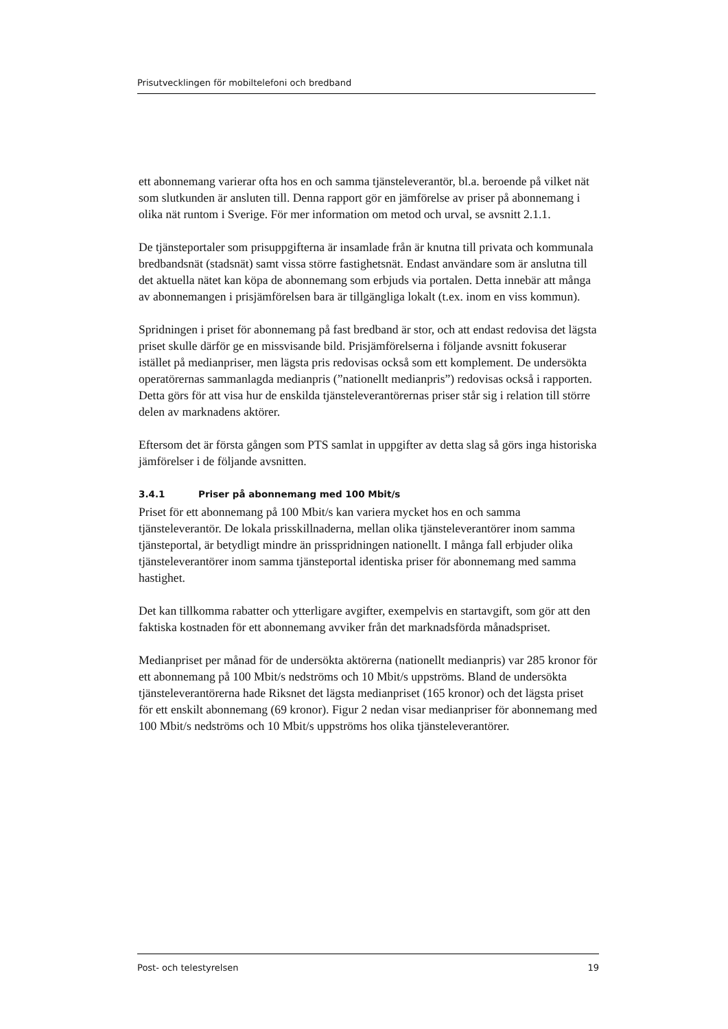Prisutvecklingen för mobiltelefoni och bredband
ett abonnemang varierar ofta hos en och samma tjänsteleverantör, bl.a. beroende på vilket nät som slutkunden är ansluten till. Denna rapport gör en jämförelse av priser på abonnemang i olika nät runtom i Sverige. För mer information om metod och urval, se avsnitt 2.1.1.
De tjänsteportaler som prisuppgifterna är insamlade från är knutna till privata och kommunala bredbandsnät (stadsnät) samt vissa större fastighetsnät. Endast användare som är anslutna till det aktuella nätet kan köpa de abonnemang som erbjuds via portalen. Detta innebär att många av abonnemangen i prisjämförelsen bara är tillgängliga lokalt (t.ex. inom en viss kommun).
Spridningen i priset för abonnemang på fast bredband är stor, och att endast redovisa det lägsta priset skulle därför ge en missvisande bild. Prisjämförelserna i följande avsnitt fokuserar istället på medianpriser, men lägsta pris redovisas också som ett komplement. De undersökta operatörernas sammanlagda medianpris (”nationellt medianpris”) redovisas också i rapporten. Detta görs för att visa hur de enskilda tjänsteleverantörernas priser står sig i relation till större delen av marknadens aktörer.
Eftersom det är första gången som PTS samlat in uppgifter av detta slag så görs inga historiska jämförelser i de följande avsnitten.
3.4.1 Priser på abonnemang med 100 Mbit/s
Priset för ett abonnemang på 100 Mbit/s kan variera mycket hos en och samma tjänsteleverantör. De lokala prisskillnaderna, mellan olika tjänsteleverantörer inom samma tjänsteportal, är betydligt mindre än prisspridningen nationellt. I många fall erbjuder olika tjänsteleverantörer inom samma tjänsteportal identiska priser för abonnemang med samma hastighet.
Det kan tillkomma rabatter och ytterligare avgifter, exempelvis en startavgift, som gör att den faktiska kostnaden för ett abonnemang avviker från det marknadsförda månadspriset.
Medianpriset per månad för de undersökta aktörerna (nationellt medianpris) var 285 kronor för ett abonnemang på 100 Mbit/s nedströms och 10 Mbit/s uppströms. Bland de undersökta tjänsteleverantörerna hade Riksnet det lägsta medianpriset (165 kronor) och det lägsta priset för ett enskilt abonnemang (69 kronor). Figur 2 nedan visar medianpriser för abonnemang med 100 Mbit/s nedströms och 10 Mbit/s uppströms hos olika tjänsteleverantörer.
Post- och telestyrelsen 19